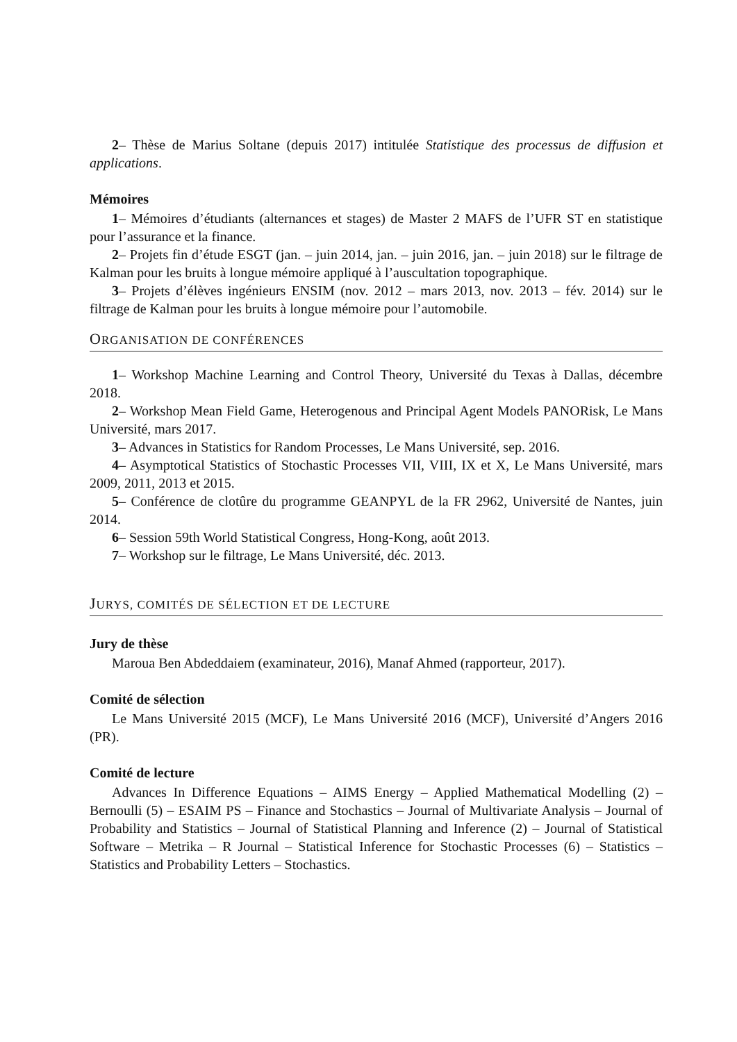2– Thèse de Marius Soltane (depuis 2017) intitulée Statistique des processus de diffusion et applications.
Mémoires
1– Mémoires d’étudiants (alternances et stages) de Master 2 MAFS de l’UFR ST en statistique pour l’assurance et la finance.
2– Projets fin d’étude ESGT (jan. – juin 2014, jan. – juin 2016, jan. – juin 2018) sur le filtrage de Kalman pour les bruits à longue mémoire appliqué à l’auscultation topographique.
3– Projets d’élèves ingénieurs ENSIM (nov. 2012 – mars 2013, nov. 2013 – fév. 2014) sur le filtrage de Kalman pour les bruits à longue mémoire pour l’automobile.
ORGANISATION DE CONFÉRENCES
1– Workshop Machine Learning and Control Theory, Université du Texas à Dallas, décembre 2018.
2– Workshop Mean Field Game, Heterogenous and Principal Agent Models PANORisk, Le Mans Université, mars 2017.
3– Advances in Statistics for Random Processes, Le Mans Université, sep. 2016.
4– Asymptotical Statistics of Stochastic Processes VII, VIII, IX et X, Le Mans Université, mars 2009, 2011, 2013 et 2015.
5– Conférence de clotûre du programme GEANPYL de la FR 2962, Université de Nantes, juin 2014.
6– Session 59th World Statistical Congress, Hong-Kong, août 2013.
7– Workshop sur le filtrage, Le Mans Université, déc. 2013.
JURYS, COMITÉS DE SÉLECTION ET DE LECTURE
Jury de thèse
Maroua Ben Abdeddaiem (examinateur, 2016), Manaf Ahmed (rapporteur, 2017).
Comité de sélection
Le Mans Université 2015 (MCF), Le Mans Université 2016 (MCF), Université d’Angers 2016 (PR).
Comité de lecture
Advances In Difference Equations – AIMS Energy – Applied Mathematical Modelling (2) – Bernoulli (5) – ESAIM PS – Finance and Stochastics – Journal of Multivariate Analysis – Journal of Probability and Statistics – Journal of Statistical Planning and Inference (2) – Journal of Statistical Software – Metrika – R Journal – Statistical Inference for Stochastic Processes (6) – Statistics – Statistics and Probability Letters – Stochastics.